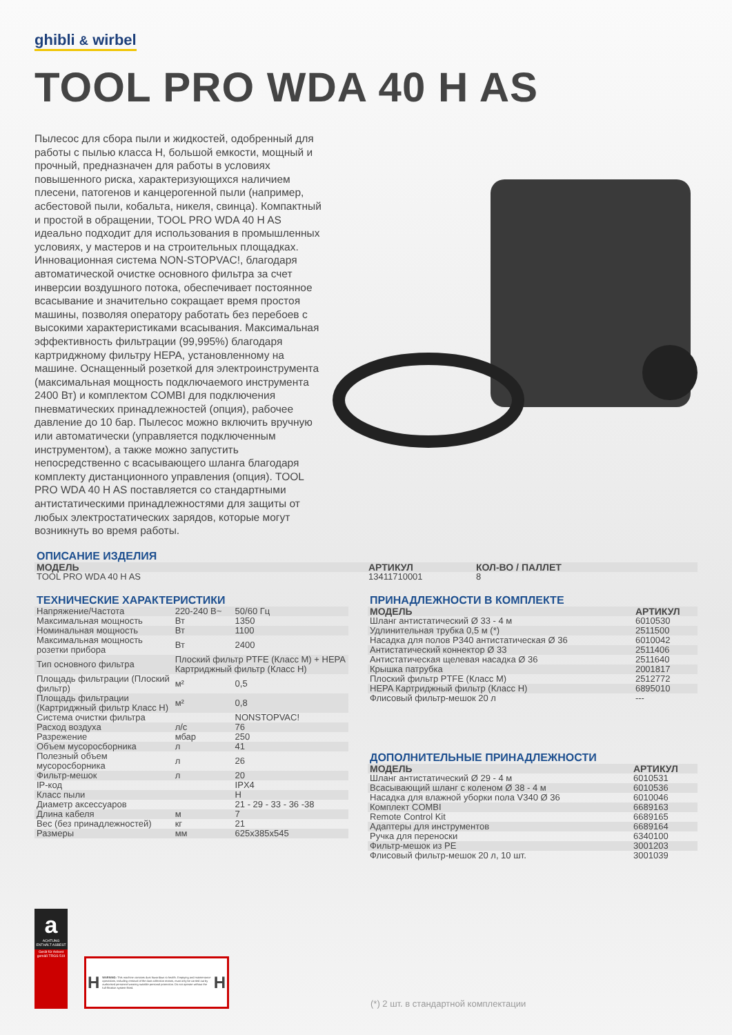ghibli & wirbel
TOOL PRO WDA 40 H AS
Пылесос для сбора пыли и жидкостей, одобренный для работы с пылью класса H, большой емкости, мощный и прочный, предназначен для работы в условиях повышенного риска, характеризующихся наличием плесени, патогенов и канцерогенной пыли (например, асбестовой пыли, кобальта, никеля, свинца). Компактный и простой в обращении, TOOL PRO WDA 40 H AS идеально подходит для использования в промышленных условиях, у мастеров и на строительных площадках. Инновационная система NON-STOPVAC!, благодаря автоматической очистке основного фильтра за счет инверсии воздушного потока, обеспечивает постоянное всасывание и значительно сокращает время простоя машины, позволяя оператору работать без перебоев с высокими характеристиками всасывания. Максимальная эффективность фильтрации (99,995%) благодаря картриджному фильтру HEPA, установленному на машине. Оснащенный розеткой для электроинструмента (максимальная мощность подключаемого инструмента 2400 Вт) и комплектом COMBI для подключения пневматических принадлежностей (опция), рабочее давление до 10 бар. Пылесос можно включить вручную или автоматически (управляется подключенным инструментом), а также можно запустить непосредственно с всасывающего шланга благодаря комплекту дистанционного управления (опция). TOOL PRO WDA 40 H AS поставляется со стандартными антистатическими принадлежностями для защиты от любых электростатических зарядов, которые могут возникнуть во время работы.
ОПИСАНИЕ ИЗДЕЛИЯ
| МОДЕЛЬ | АРТИКУЛ | КОЛ-ВО / ПАЛЛЕТ |
| --- | --- | --- |
| TOOL PRO WDA 40 H AS | 13411710001 | 8 |
ТЕХНИЧЕСКИЕ ХАРАКТЕРИСТИКИ
| Напряжение/Частота | 220-240 В~ | 50/60 Гц |
| Максимальная мощность | Вт | 1350 |
| Номинальная мощность | Вт | 1100 |
| Максимальная мощность розетки прибора | Вт | 2400 |
| Тип основного фильтра | Плоский фильтр PTFE (Класс M) + HEPA Картриджный фильтр (Класс H) | |
| Площадь фильтрации (Плоский фильтр) | м² | 0,5 |
| Площадь фильтрации (Картриджный фильтр Класс H) | м² | 0,8 |
| Система очистки фильтра | | NONSTOPVAC! |
| Расход воздуха | л/с | 76 |
| Разрежение | мбар | 250 |
| Объем мусоросборника | л | 41 |
| Полезный объем мусоросборника | л | 26 |
| Фильтр-мешок | л | 20 |
| IP-код | | IPX4 |
| Класс пыли | | H |
| Диаметр аксессуаров | | 21 - 29 - 33 - 36 -38 |
| Длина кабеля | м | 7 |
| Вес (без принадлежностей) | кг | 21 |
| Размеры | мм | 625x385x545 |
ПРИНАДЛЕЖНОСТИ В КОМПЛЕКТЕ
| МОДЕЛЬ | АРТИКУЛ |
| --- | --- |
| Шланг антистатический Ø 33 - 4 м | 6010530 |
| Удлинительная трубка 0,5 м (*) | 2511500 |
| Насадка для полов P340 антистатическая Ø 36 | 6010042 |
| Антистатический коннектор Ø 33 | 2511406 |
| Антистатическая щелевая насадка Ø 36 | 2511640 |
| Крышка патрубка | 2001817 |
| Плоский фильтр PTFE (Класс M) | 2512772 |
| HEPA Картриджный фильтр (Класс H) | 6895010 |
| Флисовый фильтр-мешок 20 л | --- |
ДОПОЛНИТЕЛЬНЫЕ ПРИНАДЛЕЖНОСТИ
| МОДЕЛЬ | АРТИКУЛ |
| --- | --- |
| Шланг антистатический Ø 29 - 4 м | 6010531 |
| Всасывающий шланг с коленом Ø 38 - 4 м | 6010536 |
| Насадка для влажной уборки пола V340 Ø 36 | 6010046 |
| Комплект COMBI | 6689163 |
| Remote Control Kit | 6689165 |
| Адаптеры для инструментов | 6689164 |
| Ручка для переноски | 6340100 |
| Фильтр-мешок из PE | 3001203 |
| Флисовый фильтр-мешок 20 л, 10 шт. | 3001039 |
a
ACHTUNG ENTHÄLT ASBEST
Gerät für Asbest gemäß TRGS 519
H WARNING: This machine contains dust hazardous to health. Emptying and maintenance operations, including removal of the dust collection means, must only be carried out by authorised personnel wearing suitable personal protection. Do not operate without the full filtration system fitted. H
(*) 2 шт. в стандартной комплектации